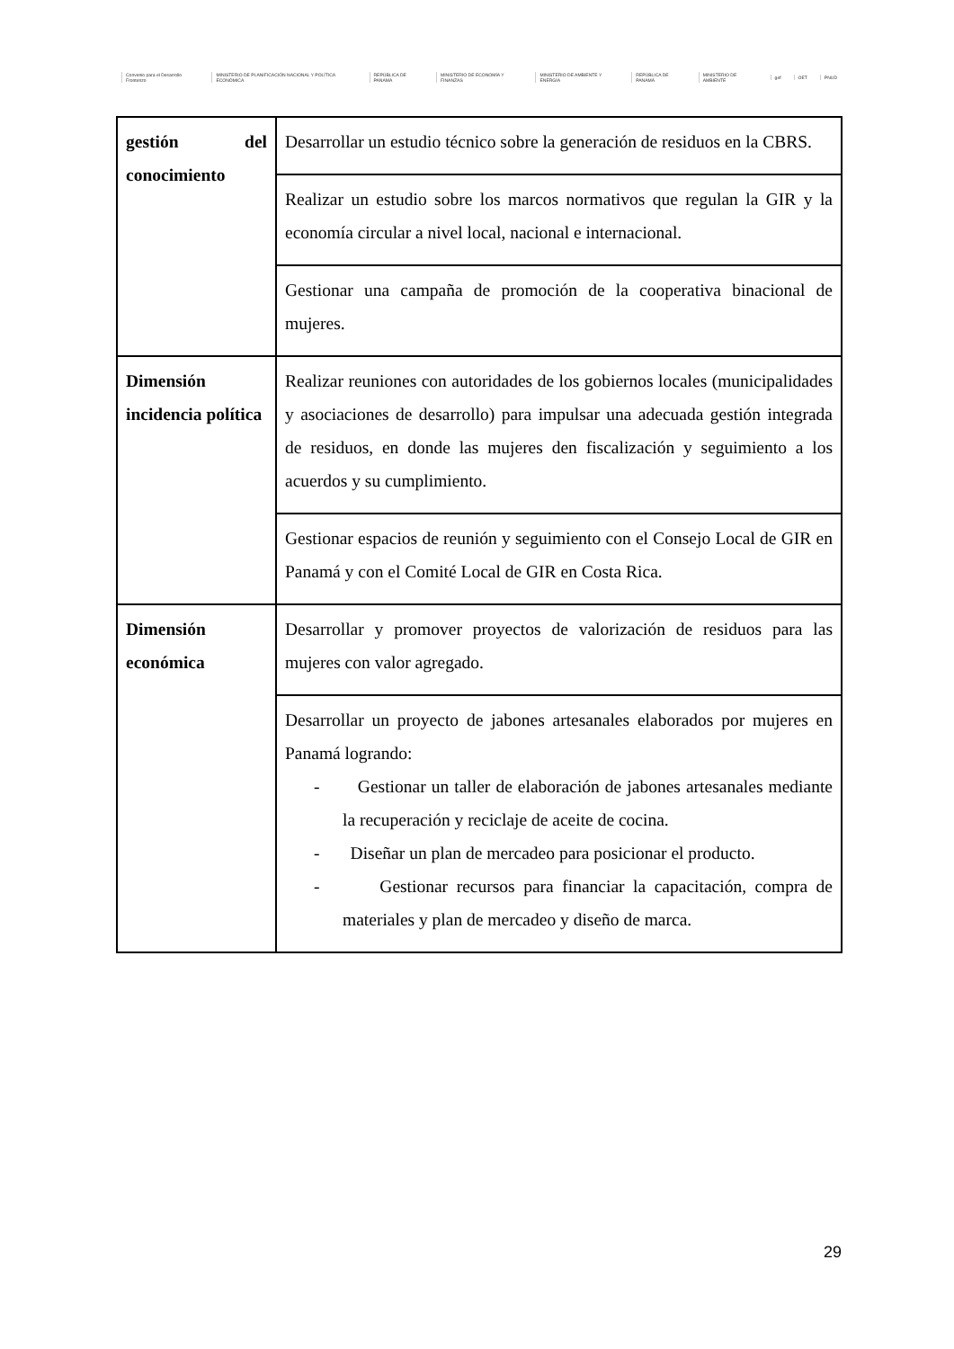Convenio para el Desarrollo Fronterizo MINISTERIO DE PLANIFICACIÓN NACIONAL Y POLÍTICA ECONÓMICA REPÚBLICA DE PANAMÁ MINISTERIO DE ECONOMÍA Y FINANZAS MINISTERIO DE AMBIENTE Y ENERGÍA REPÚBLICA DE PANAMÁ MINISTERIO DE AMBIENTE gef OET PNUD
| gestión del conocimiento | Desarrollar un estudio técnico sobre la generación de residuos en la CBRS. |
| | Realizar un estudio sobre los marcos normativos que regulan la GIR y la economía circular a nivel local, nacional e internacional. |
| | Gestionar una campaña de promoción de la cooperativa binacional de mujeres. |
| Dimensión incidencia política | Realizar reuniones con autoridades de los gobiernos locales (municipalidades y asociaciones de desarrollo) para impulsar una adecuada gestión integrada de residuos, en donde las mujeres den fiscalización y seguimiento a los acuerdos y su cumplimiento. |
| | Gestionar espacios de reunión y seguimiento con el Consejo Local de GIR en Panamá y con el Comité Local de GIR en Costa Rica. |
| Dimensión económica | Desarrollar y promover proyectos de valorización de residuos para las mujeres con valor agregado. |
| | Desarrollar un proyecto de jabones artesanales elaborados por mujeres en Panamá logrando: - Gestionar un taller de elaboración de jabones artesanales mediante la recuperación y reciclaje de aceite de cocina. - Diseñar un plan de mercadeo para posicionar el producto. - Gestionar recursos para financiar la capacitación, compra de materiales y plan de mercadeo y diseño de marca. |
29